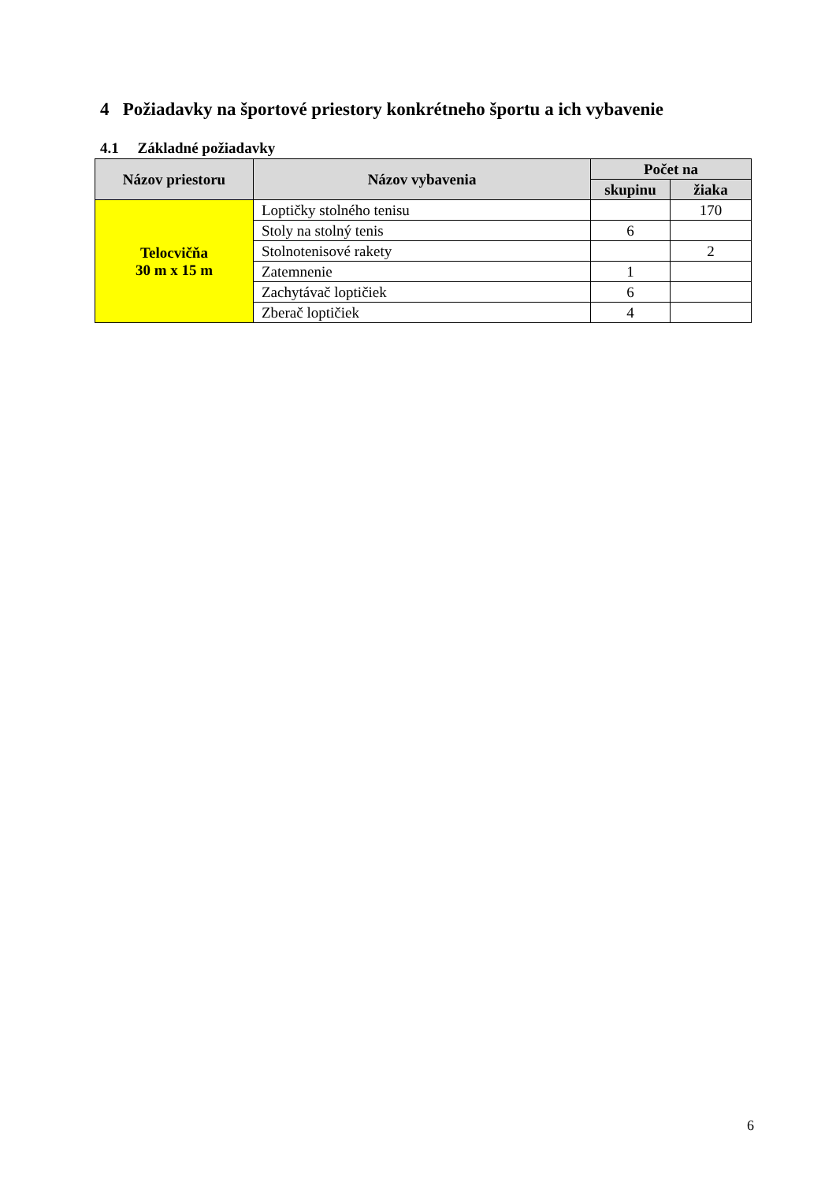4 Požiadavky na športové priestory konkrétneho športu a ich vybavenie
4.1 Základné požiadavky
| Názov priestoru | Názov vybavenia | Počet na | |
| --- | --- | --- | --- |
| | | skupinu | žiaka |
| Telocvičňa 30 m x 15 m | Loptičky stolného tenisu | | 170 |
| | Stoly na stolný tenis | 6 | |
| | Stolnotenisové rakety | | 2 |
| | Zatemnenie | 1 | |
| | Zachytávač loptičiek | 6 | |
| | Zberač loptičiek | 4 | |
6